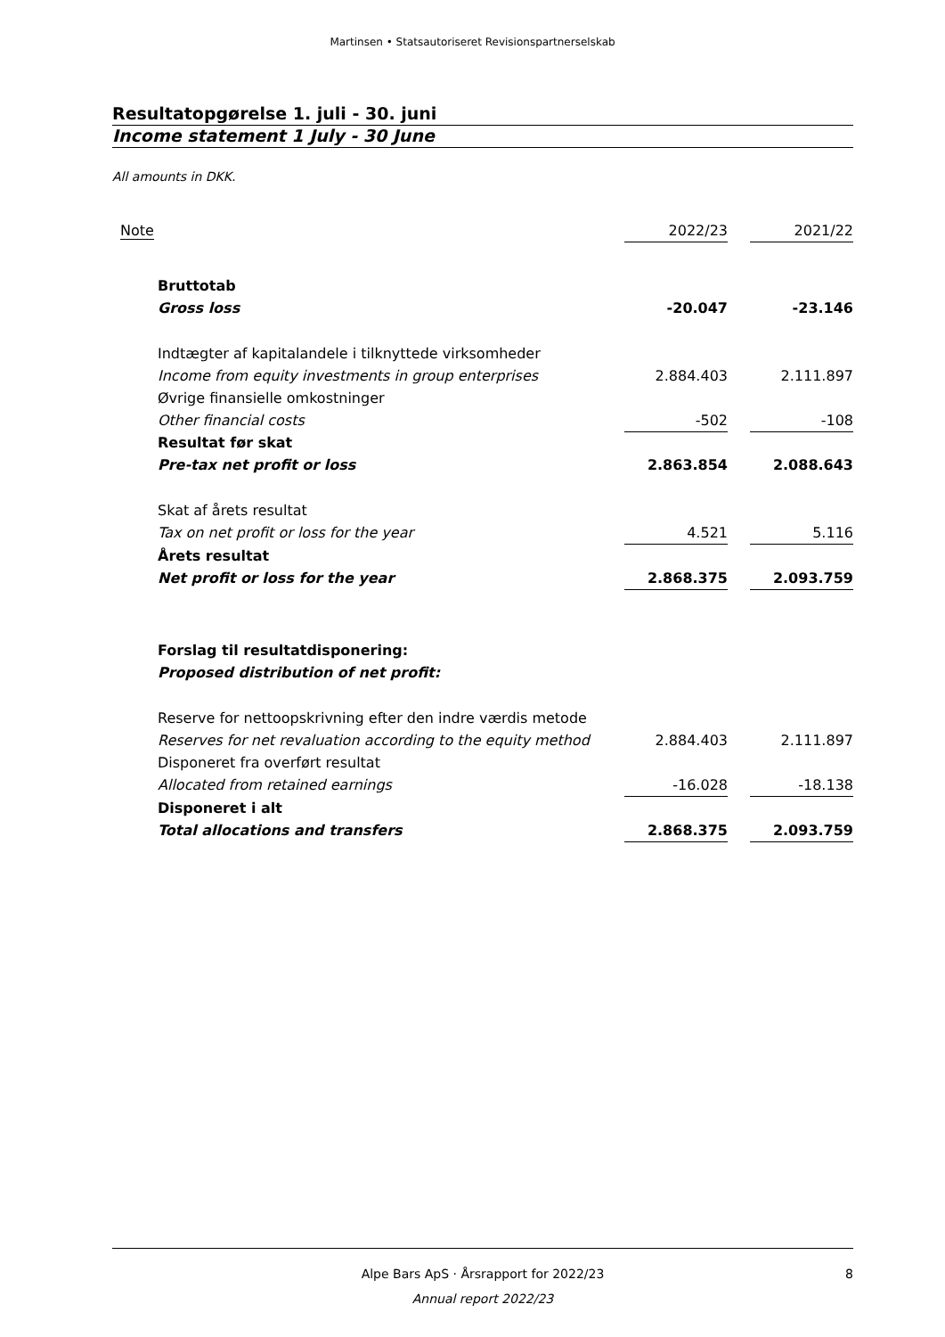Martinsen • Statsautoriseret Revisionspartnerselskab
Resultatopgørelse 1. juli - 30. juni
Income statement 1 July - 30 June
All amounts in DKK.
| Note | 2022/23 | | 2021/22 |
| --- | --- | --- | --- |
| Bruttotab | | | |
| Gross loss | -20.047 | | -23.146 |
| Indtægter af kapitalandele i tilknyttede virksomheder | | | |
| Income from equity investments in group enterprises | 2.884.403 | | 2.111.897 |
| Øvrige finansielle omkostninger | | | |
| Other financial costs | -502 | | -108 |
| Resultat før skat | | | |
| Pre-tax net profit or loss | 2.863.854 | | 2.088.643 |
| Skat af årets resultat | | | |
| Tax on net profit or loss for the year | 4.521 | | 5.116 |
| Årets resultat | | | |
| Net profit or loss for the year | 2.868.375 | | 2.093.759 |
| Forslag til resultatdisponering: | | | |
| Proposed distribution of net profit: | | | |
| Reserve for nettoopskrivning efter den indre værdis metode | | | |
| Reserves for net revaluation according to the equity method | 2.884.403 | | 2.111.897 |
| Disponeret fra overført resultat | | | |
| Allocated from retained earnings | -16.028 | | -18.138 |
| Disponeret i alt | | | |
| Total allocations and transfers | 2.868.375 | | 2.093.759 |
Alpe Bars ApS · Årsrapport for 2022/23 8
Annual report 2022/23